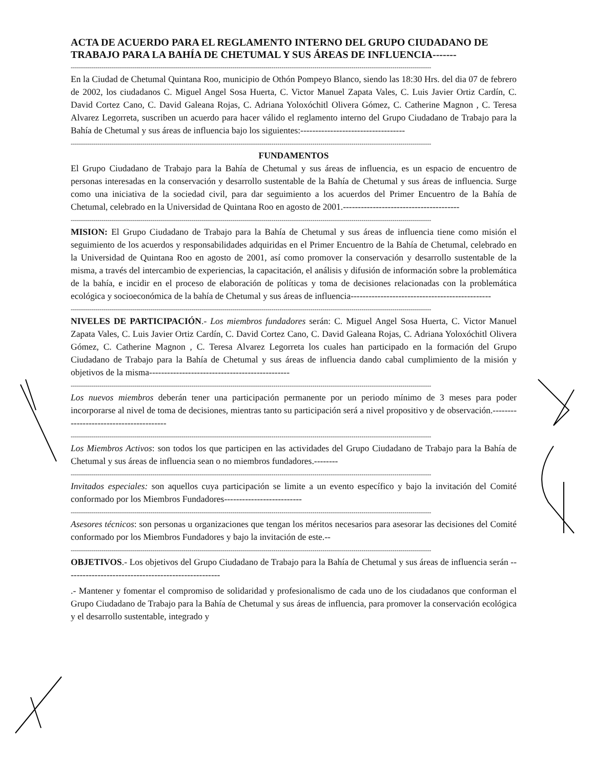ACTA DE ACUERDO PARA EL REGLAMENTO INTERNO DEL GRUPO CIUDADANO DE TRABAJO PARA LA BAHÍA DE CHETUMAL Y SUS ÁREAS DE INFLUENCIA-------
--------------------------------------------------------------------------------------------------------------------------------------------------------------------------------
En la Ciudad de Chetumal Quintana Roo, municipio de Othón Pompeyo Blanco, siendo las 18:30 Hrs. del dia 07 de febrero de 2002, los ciudadanos C. Miguel Angel Sosa Huerta, C. Victor Manuel Zapata Vales, C. Luis Javier Ortiz Cardín, C. David Cortez Cano, C. David Galeana Rojas, C. Adriana Yoloxóchitl Olivera Gómez, C. Catherine Magnon , C. Teresa Alvarez Legorreta, suscriben un acuerdo para hacer válido el reglamento interno del Grupo Ciudadano de Trabajo para la Bahía de Chetumal y sus áreas de influencia bajo los siguientes:-----------------------------------
--------------------------------------------------------------------------------------------------------------------------------------------------------------------------------
FUNDAMENTOS
El Grupo Ciudadano de Trabajo para la Bahía de Chetumal y sus áreas de influencia, es un espacio de encuentro de personas interesadas en la conservación y desarrollo sustentable de la Bahía de Chetumal y sus áreas de influencia. Surge como una iniciativa de la sociedad civil, para dar seguimiento a los acuerdos del Primer Encuentro de la Bahía de Chetumal, celebrado en la Universidad de Quintana Roo en agosto de 2001.---------------------------------------
--------------------------------------------------------------------------------------------------------------------------------------------------------------------------------
MISION: El Grupo Ciudadano de Trabajo para la Bahía de Chetumal y sus áreas de influencia tiene como misión el seguimiento de los acuerdos y responsabilidades adquiridas en el Primer Encuentro de la Bahía de Chetumal, celebrado en la Universidad de Quintana Roo en agosto de 2001, así como promover la conservación y desarrollo sustentable de la misma, a través del intercambio de experiencias, la capacitación, el análisis y difusión de información sobre la problemática de la bahía, e incidir en el proceso de elaboración de políticas y toma de decisiones relacionadas con la problemática ecológica y socioeconómica de la bahía de Chetumal y sus áreas de influencia-----------------------------------------------
--------------------------------------------------------------------------------------------------------------------------------------------------------------------------------
NIVELES DE PARTICIPACIÓN.- Los miembros fundadores serán: C. Miguel Angel Sosa Huerta, C. Victor Manuel Zapata Vales, C. Luis Javier Ortiz Cardín, C. David Cortez Cano, C. David Galeana Rojas, C. Adriana Yoloxóchitl Olivera Gómez, C. Catherine Magnon , C. Teresa Alvarez Legorreta los cuales han participado en la formación del Grupo Ciudadano de Trabajo para la Bahía de Chetumal y sus áreas de influencia dando cabal cumplimiento de la misión y objetivos de la misma-----------------------------------------------
--------------------------------------------------------------------------------------------------------------------------------------------------------------------------------
Los nuevos miembros deberán tener una participación permanente por un periodo mínimo de 3 meses para poder incorporarse al nivel de toma de decisiones, mientras tanto su participación será a nivel propositivo y de observación.----------------------------------------
--------------------------------------------------------------------------------------------------------------------------------------------------------------------------------
Los Miembros Activos: son todos los que participen en las actividades del Grupo Ciudadano de Trabajo para la Bahía de Chetumal y sus áreas de influencia sean o no miembros fundadores.--------
--------------------------------------------------------------------------------------------------------------------------------------------------------------------------------
Invitados especiales: son aquellos cuya participación se limite a un evento específico y bajo la invitación del Comité conformado por los Miembros Fundadores--------------------------
--------------------------------------------------------------------------------------------------------------------------------------------------------------------------------
Asesores técnicos: son personas u organizaciones que tengan los méritos necesarios para asesorar las decisiones del Comité conformado por los Miembros Fundadores y bajo la invitación de este.--
--------------------------------------------------------------------------------------------------------------------------------------------------------------------------------
OBJETIVOS.- Los objetivos del Grupo Ciudadano de Trabajo para la Bahía de Chetumal y sus áreas de influencia serán ----------------------------------------------------
.- Mantener y fomentar el compromiso de solidaridad y profesionalismo de cada uno de los ciudadanos que conforman el Grupo Ciudadano de Trabajo para la Bahía de Chetumal y sus áreas de influencia, para promover la conservación ecológica y el desarrollo sustentable, integrado y